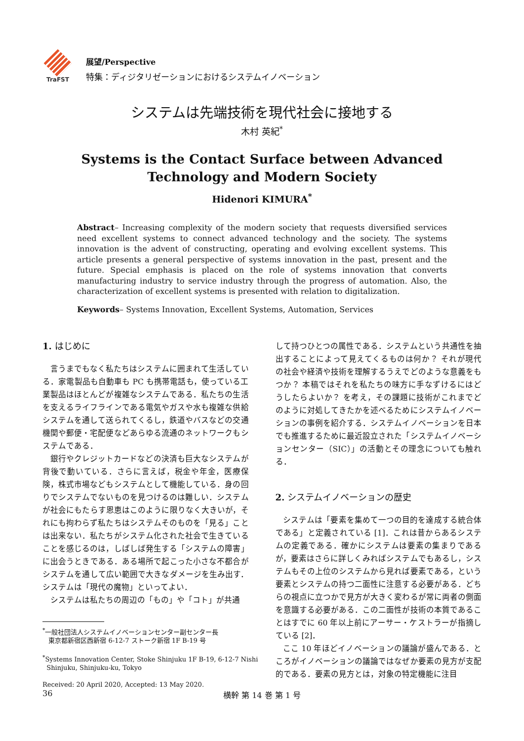TraFST
展望/Perspective
特集：ディジタリゼーションにおけるシステムイノベーション
システムは先端技術を現代社会に接地する
木村 英紀<sup>*</sup>
Systems is the Contact Surface between Advanced
Technology and Modern Society
Hidenori KIMURA<sup>*</sup>
Abstract– Increasing complexity of the modern society that requests diversified services need excellent systems to connect advanced technology and the society. The systems innovation is the advent of constructing, operating and evolving excellent systems. This article presents a general perspective of systems innovation in the past, present and the future. Special emphasis is placed on the role of systems innovation that converts manufacturing industry to service industry through the progress of automation. Also, the characterization of excellent systems is presented with relation to digitalization.
Keywords– Systems Innovation, Excellent Systems, Automation, Services
1. はじめに
言うまでもなく私たちはシステムに囲まれて生活している．家電製品も自動車も PC も携帯電話も，使っている工業製品はほとんどが複雑なシステムである．私たちの生活を支えるライフラインである電気やガスや水も複雑な供給システムを通して送られてくるし，鉄道やバスなどの交通機関や郵便・宅配便などあらゆる流通のネットワークもシステムである．
銀行やクレジットカードなどの決済も巨大なシステムが背後で動いている．さらに言えば，税金や年金，医療保険，株式市場などもシステムとして機能している．身の回りでシステムでないものを見つけるのは難しい．システムが社会にもたらす恩恵はこのように限りなく大きいが，それにも拘わらず私たちはシステムそのものを「見る」ことは出来ない．私たちがシステム化された社会で生きていることを感じるのは，しばしば発生する「システムの障害」に出会うときである．ある場所で起こった小さな不都合がシステムを通して広い範囲で大きなダメージを生み出す．システムは「現代の魔物」といってよい．
システムは私たちの周辺の「もの」や「コト」が共通
<sup>*</sup> 一般社団法人システムイノベーションセンター副センター長
東京都新宿区西新宿 6-12-7 ストーク新宿 1F B-19 号
<sup>*</sup> Systems Innovation Center, Stoke Shinjuku 1F B-19, 6-12-7 Nishi
Shinjuku, Shinjuku-ku, Tokyo
Received: 20 April 2020, Accepted: 13 May 2020.
して持つひとつの属性である．システムという共通性を抽出することによって見えてくるものは何か？ それが現代の社会や経済や技術を理解するうえでどのような意義をもつか？ 本稿ではそれを私たちの味方に手なずけるにはどうしたらよいか？ を考え，その課題に技術がこれまでどのように対処してきたかを述べるためにシステムイノベーションの事例を紹介する．システムイノベーションを日本でも推進するために最近設立された「システムイノベーションセンター（SIC）」の活動とその理念についても触れる．
2. システムイノベーションの歴史
システムは「要素を集めて一つの目的を達成する統合体である」と定義されている [1]．これは昔からあるシステムの定義である．確かにシステムは要素の集まりであるが，要素はさらに詳しくみればシステムでもあるし，システムもその上位のシステムから見れば要素である，という要素とシステムの持つ二面性に注意する必要がある．どちらの視点に立つかで見方が大きく変わるが常に両者の側面を意識する必要がある．この二面性が技術の本質であることはすでに 60 年以上前にアーサー・ケストラーが指摘している [2]．
ここ 10 年ほどイノベーションの議論が盛んである．ところがイノベーションの議論ではなぜか要素の見方が支配的である．要素の見方とは，対象の特定機能に注目
36 横幹 第 14 巻 第 1 号